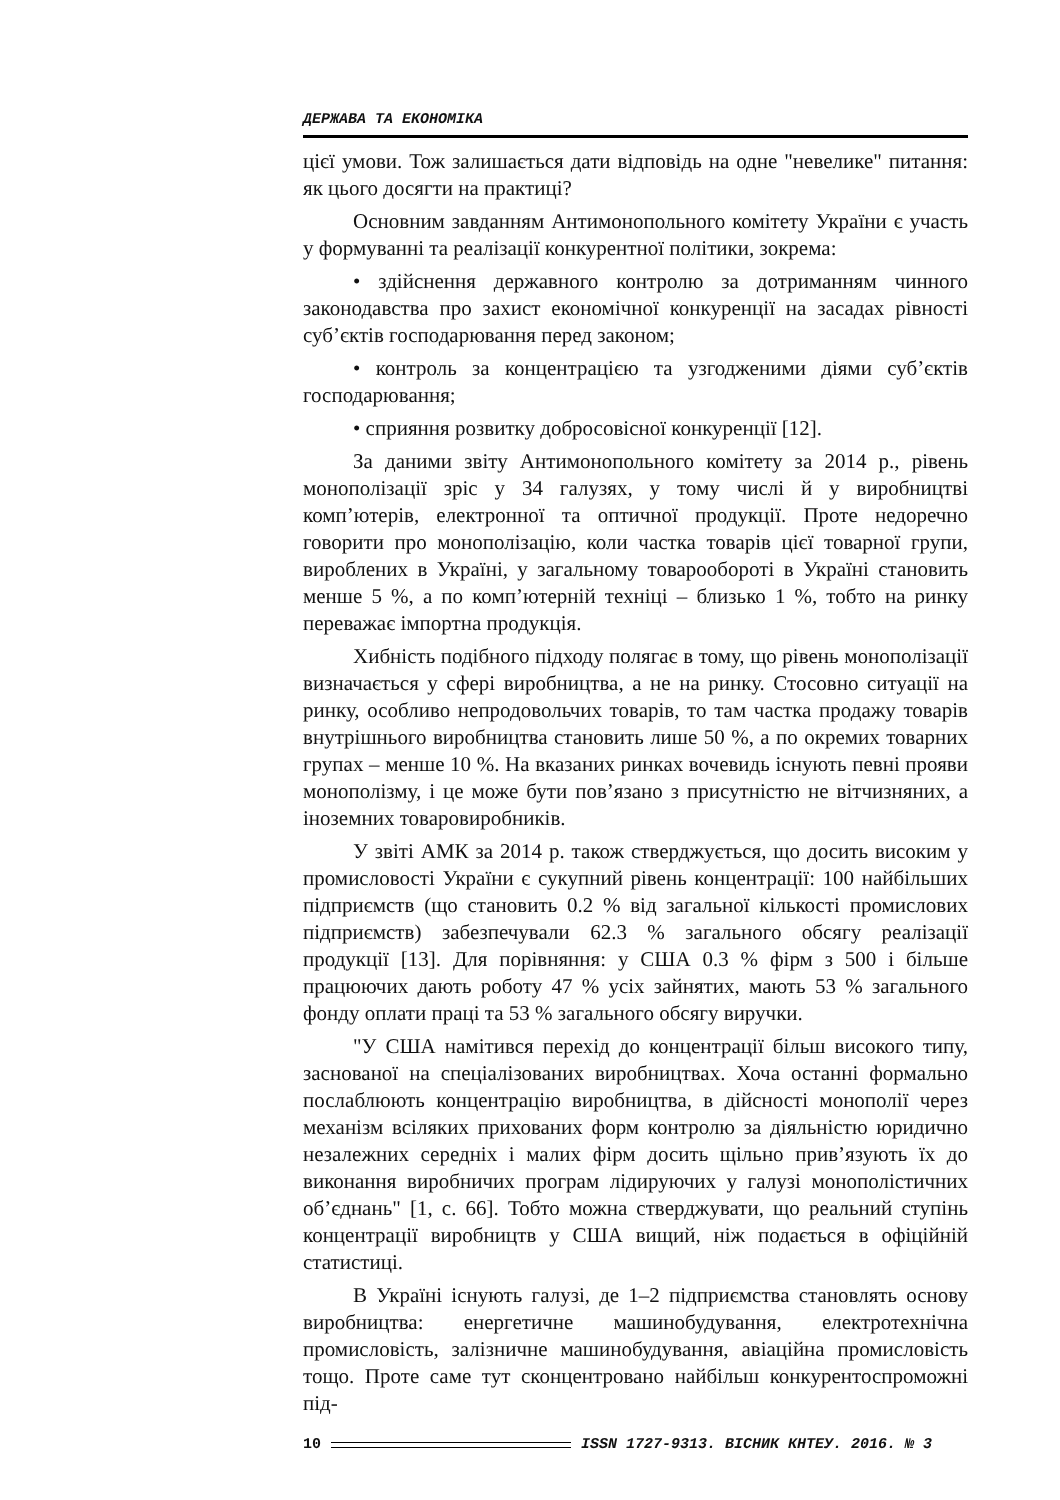ДЕРЖАВА ТА ЕКОНОМІКА
цієї умови. Тож залишається дати відповідь на одне "невелике" питання: як цього досягти на практиці?
Основним завданням Антимонопольного комітету України є участь у формуванні та реалізації конкурентної політики, зокрема:
• здійснення державного контролю за дотриманням чинного законодавства про захист економічної конкуренції на засадах рівності суб’єктів господарювання перед законом;
• контроль за концентрацією та узгодженими діями суб’єктів господарювання;
• сприяння розвитку добросовісної конкуренції [12].
За даними звіту Антимонопольного комітету за 2014 р., рівень монополізації зріс у 34 галузях, у тому числі й у виробництві комп’ютерів, електронної та оптичної продукції. Проте недоречно говорити про монополізацію, коли частка товарів цієї товарної групи, вироблених в Україні, у загальному товарообороті в Україні становить менше 5 %, а по комп’ютерній техніці – близько 1 %, тобто на ринку переважає імпортна продукція.
Хибність подібного підходу полягає в тому, що рівень монополізації визначається у сфері виробництва, а не на ринку. Стосовно ситуації на ринку, особливо непродовольчих товарів, то там частка продажу товарів внутрішнього виробництва становить лише 50 %, а по окремих товарних групах – менше 10 %. На вказаних ринках вочевидь існують певні прояви монополізму, і це може бути пов’язано з присутністю не вітчизняних, а іноземних товаровиробників.
У звіті АМК за 2014 р. також стверджується, що досить високим у промисловості України є сукупний рівень концентрації: 100 найбільших підприємств (що становить 0.2 % від загальної кількості промислових підприємств) забезпечували 62.3 % загального обсягу реалізації продукції [13]. Для порівняння: у США 0.3 % фірм з 500 і більше працюючих дають роботу 47 % усіх зайнятих, мають 53 % загального фонду оплати праці та 53 % загального обсягу виручки.
"У США намітився перехід до концентрації більш високого типу, заснованої на спеціалізованих виробництвах. Хоча останні формально послаблюють концентрацію виробництва, в дійсності монополії через механізм всіляких прихованих форм контролю за діяльністю юридично незалежних середніх і малих фірм досить щільно прив’язують їх до виконання виробничих програм лідируючих у галузі монополістичних об’єднань" [1, с. 66]. Тобто можна стверджувати, що реальний ступінь концентрації виробництв у США вищий, ніж подається в офіційній статистиці.
В Україні існують галузі, де 1–2 підприємства становлять основу виробництва: енергетичне машинобудування, електротехнічна промисловість, залізничне машинобудування, авіаційна промисловість тощо. Проте саме тут сконцентровано найбільш конкурентоспроможні під-
10 ISSN 1727-9313. ВІСНИК КНТЕУ. 2016. № 3